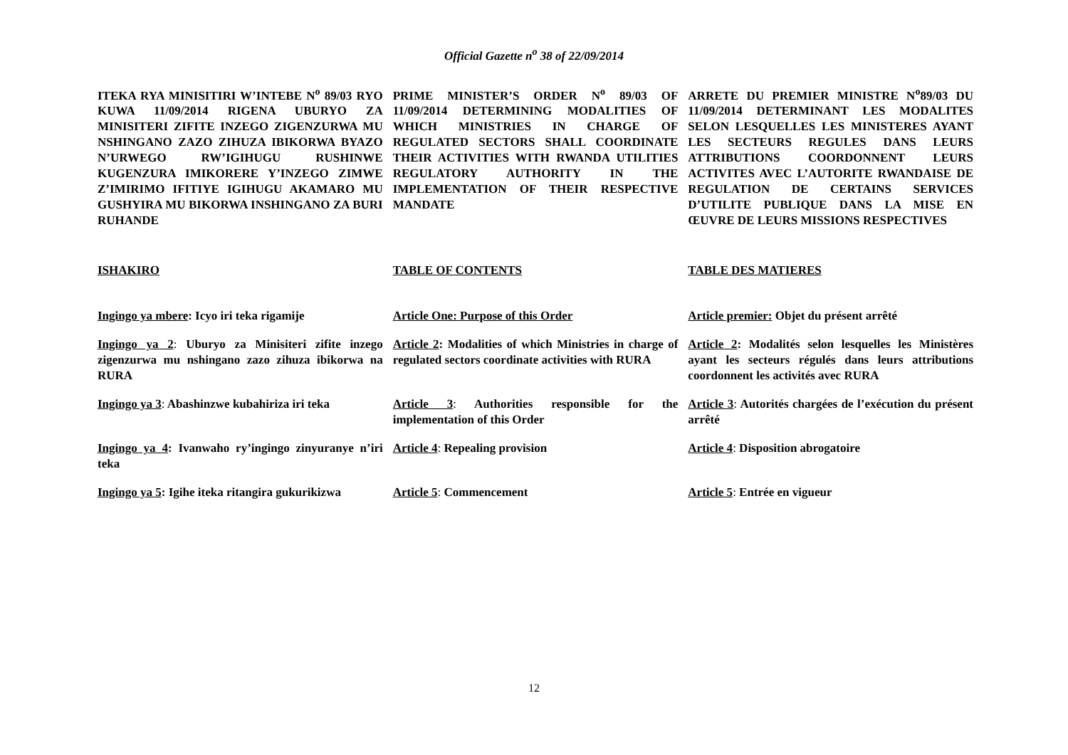Official Gazette n<sup>o</sup> 38 of 22/09/2014
ITEKA RYA MINISITIRI W’INTEBE N<sup>o</sup> 89/03 RYO KUWA 11/09/2014 RIGENA UBURYO ZA MINISITERI ZIFITE INZEGO ZIGENZURWA MU NSHINGANO ZAZO ZIHUZA IBIKORWA BYAZO N’URWEGO RW’IGIHUGU RUSHINWE KUGENZURA IMIKORERE Y’INZEGO ZIMWE Z’IMIRIMO IFITIYE IGIHUGU AKAMARO MU GUSHYIRA MU BIKORWA INSHINGANO ZA BURI RUHANDE
PRIME MINISTER’S ORDER N<sup>o</sup> 89/03 OF 11/09/2014 DETERMINING MODALITIES OF WHICH MINISTRIES IN CHARGE OF REGULATED SECTORS SHALL COORDINATE THEIR ACTIVITIES WITH RWANDA UTILITIES REGULATORY AUTHORITY IN THE IMPLEMENTATION OF THEIR RESPECTIVE MANDATE
ARRETE DU PREMIER MINISTRE N<sup>o</sup>89/03 DU 11/09/2014 DETERMINANT LES MODALITES SELON LESQUELLES LES MINISTERES AYANT LES SECTEURS REGULES DANS LEURS ATTRIBUTIONS COORDONNENT LEURS ACTIVITES AVEC L’AUTORITE RWANDAISE DE REGULATION DE CERTAINS SERVICES D’UTILITE PUBLIQUE DANS LA MISE EN ŒUVRE DE LEURS MISSIONS RESPECTIVES
ISHAKIRO TABLE OF CONTENTS TABLE DES MATIERES
Ingingo ya mbere: Icyo iri teka rigamije
Article One: Purpose of this Order
Article premier: Objet du présent arrêté
Ingingo ya 2: Uburyo za Minisiteri zifite inzego zigenzurwa mu nshingano zazo zihuza ibikorwa na RURA
Article 2: Modalities of which Ministries in charge of regulated sectors coordinate activities with RURA
Article 2: Modalités selon lesquelles les Ministères ayant les secteurs régulés dans leurs attributions coordonnent les activités avec RURA
Ingingo ya 3: Abashinzwe kubahiriza iri teka
Article 3: Authorities responsible for the implementation of this Order
Article 3: Autorités chargées de l’exécution du présent arrêté
Ingingo ya 4: Ivanwaho ry’ingingo zinyuranye n’iri teka
Article 4: Repealing provision Article 4: Disposition abrogatoire
Ingingo ya 5: Igihe iteka ritangira gukurikizwa
Article 5: Commencement Article 5: Entrée en vigueur
12